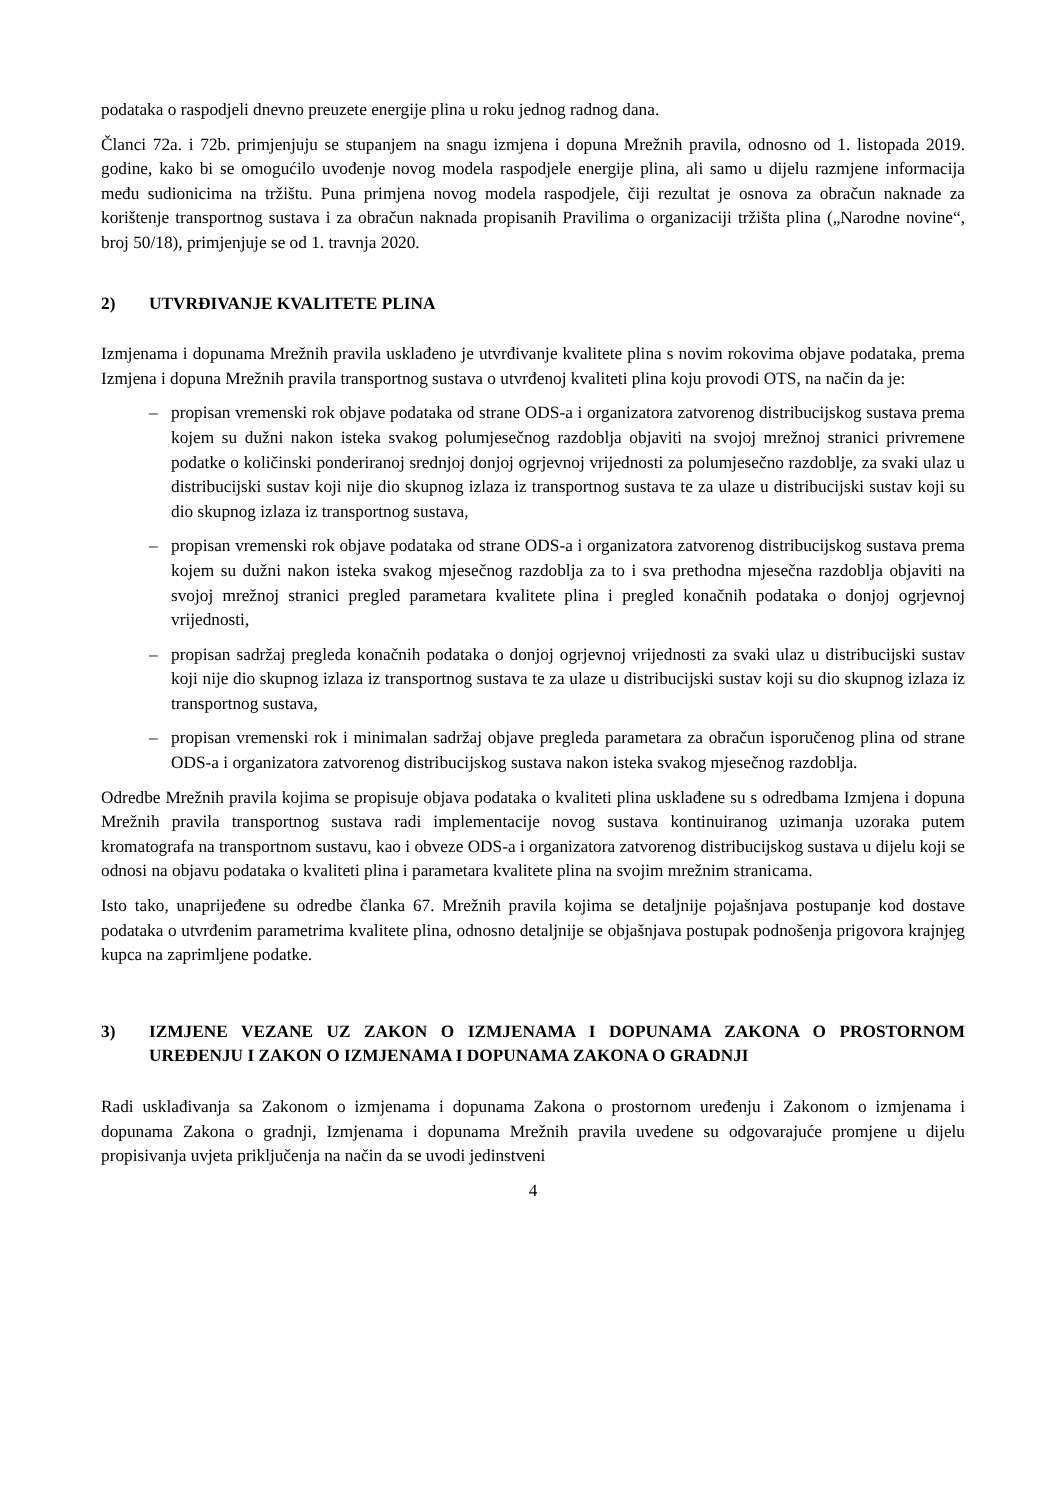podataka o raspodjeli dnevno preuzete energije plina u roku jednog radnog dana.
Članci 72a. i 72b. primjenjuju se stupanjem na snagu izmjena i dopuna Mrežnih pravila, odnosno od 1. listopada 2019. godine, kako bi se omogućilo uvođenje novog modela raspodjele energije plina, ali samo u dijelu razmjene informacija među sudionicima na tržištu. Puna primjena novog modela raspodjele, čiji rezultat je osnova za obračun naknade za korištenje transportnog sustava i za obračun naknada propisanih Pravilima o organizaciji tržišta plina („Narodne novine“, broj 50/18), primjenjuje se od 1. travnja 2020.
2) UTVRĐIVANJE KVALITETE PLINA
Izmjenama i dopunama Mrežnih pravila usklađeno je utvrđivanje kvalitete plina s novim rokovima objave podataka, prema Izmjena i dopuna Mrežnih pravila transportnog sustava o utvrđenoj kvaliteti plina koju provodi OTS, na način da je:
– propisan vremenski rok objave podataka od strane ODS-a i organizatora zatvorenog distribucijskog sustava prema kojem su dužni nakon isteka svakog polumjesečnog razdoblja objaviti na svojoj mrežnoj stranici privremene podatke o količinski ponderiranoj srednjoj donjoj ogrjevnoj vrijednosti za polumjesečno razdoblje, za svaki ulaz u distribucijski sustav koji nije dio skupnog izlaza iz transportnog sustava te za ulaze u distribucijski sustav koji su dio skupnog izlaza iz transportnog sustava,
– propisan vremenski rok objave podataka od strane ODS-a i organizatora zatvorenog distribucijskog sustava prema kojem su dužni nakon isteka svakog mjesečnog razdoblja za to i sva prethodna mjesečna razdoblja objaviti na svojoj mrežnoj stranici pregled parametara kvalitete plina i pregled konačnih podataka o donjoj ogrjevnoj vrijednosti,
– propisan sadržaj pregleda konačnih podataka o donjoj ogrjevnoj vrijednosti za svaki ulaz u distribucijski sustav koji nije dio skupnog izlaza iz transportnog sustava te za ulaze u distribucijski sustav koji su dio skupnog izlaza iz transportnog sustava,
– propisan vremenski rok i minimalan sadržaj objave pregleda parametara za obračun isporučenog plina od strane ODS-a i organizatora zatvorenog distribucijskog sustava nakon isteka svakog mjesečnog razdoblja.
Odredbe Mrežnih pravila kojima se propisuje objava podataka o kvaliteti plina usklađene su s odredbama Izmjena i dopuna Mrežnih pravila transportnog sustava radi implementacije novog sustava kontinuiranog uzimanja uzoraka putem kromatografa na transportnom sustavu, kao i obveze ODS-a i organizatora zatvorenog distribucijskog sustava u dijelu koji se odnosi na objavu podataka o kvaliteti plina i parametara kvalitete plina na svojim mrežnim stranicama.
Isto tako, unaprijeđene su odredbe članka 67. Mrežnih pravila kojima se detaljnije pojašnjava postupanje kod dostave podataka o utvrđenim parametrima kvalitete plina, odnosno detaljnije se objašnjava postupak podnošenja prigovora krajnjeg kupca na zaprimljene podatke.
3) IZMJENE VEZANE UZ ZAKON O IZMJENAMA I DOPUNAMA ZAKONA O PROSTORNOM UREĐENJU I ZAKON O IZMJENAMA I DOPUNAMA ZAKONA O GRADNJI
Radi usklađivanja sa Zakonom o izmjenama i dopunama Zakona o prostornom uređenju i Zakonom o izmjenama i dopunama Zakona o gradnji, Izmjenama i dopunama Mrežnih pravila uvedene su odgovarajuće promjene u dijelu propisivanja uvjeta priključenja na način da se uvodi jedinstveni
4